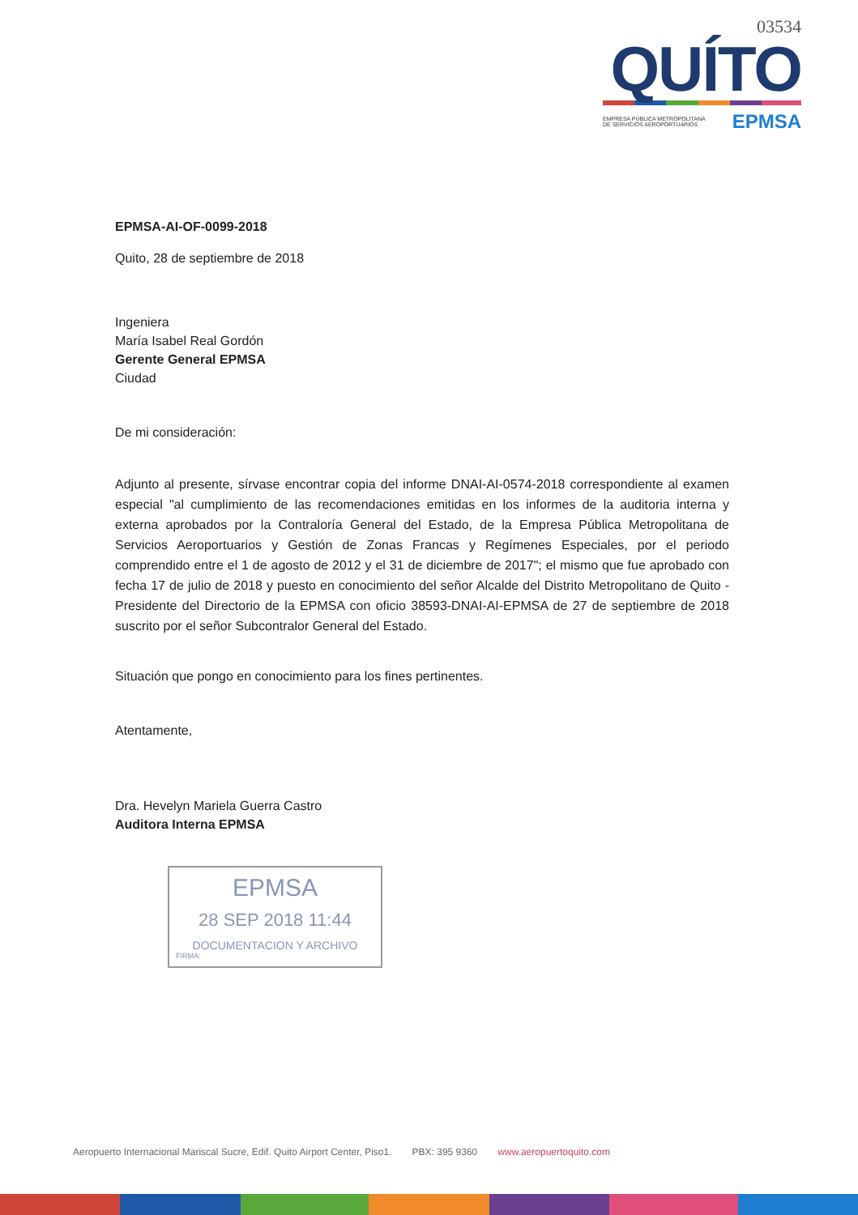03534
QUÍTO
EMPRESA PÚBLICA METROPOLITANA
DE SERVICIOS AEROPORTUARIOS EPMSA
EPMSA-AI-OF-0099-2018
Quito, 28 de septiembre de 2018
Ingeniera
María Isabel Real Gordón
Gerente General EPMSA
Ciudad
De mi consideración:
Adjunto al presente, sírvase encontrar copia del informe DNAI-AI-0574-2018 correspondiente al examen especial "al cumplimiento de las recomendaciones emitidas en los informes de la auditoria interna y externa aprobados por la Contraloría General del Estado, de la Empresa Pública Metropolitana de Servicios Aeroportuarios y Gestión de Zonas Francas y Regímenes Especiales, por el periodo comprendido entre el 1 de agosto de 2012 y el 31 de diciembre de 2017"; el mismo que fue aprobado con fecha 17 de julio de 2018 y puesto en conocimiento del señor Alcalde del Distrito Metropolitano de Quito - Presidente del Directorio de la EPMSA con oficio 38593-DNAI-AI-EPMSA de 27 de septiembre de 2018 suscrito por el señor Subcontralor General del Estado.
Situación que pongo en conocimiento para los fines pertinentes.
Atentamente,
Dra. Hevelyn Mariela Guerra Castro
Auditora Interna EPMSA
EPMSA
28 SEP 2018 11:44
DOCUMENTACION Y ARCHIVO
FIRMA:
Aeropuerto Internacional Mariscal Sucre, Edif. Quito Airport Center, Piso1. PBX: 395 9360 www.aeropuertoquito.com